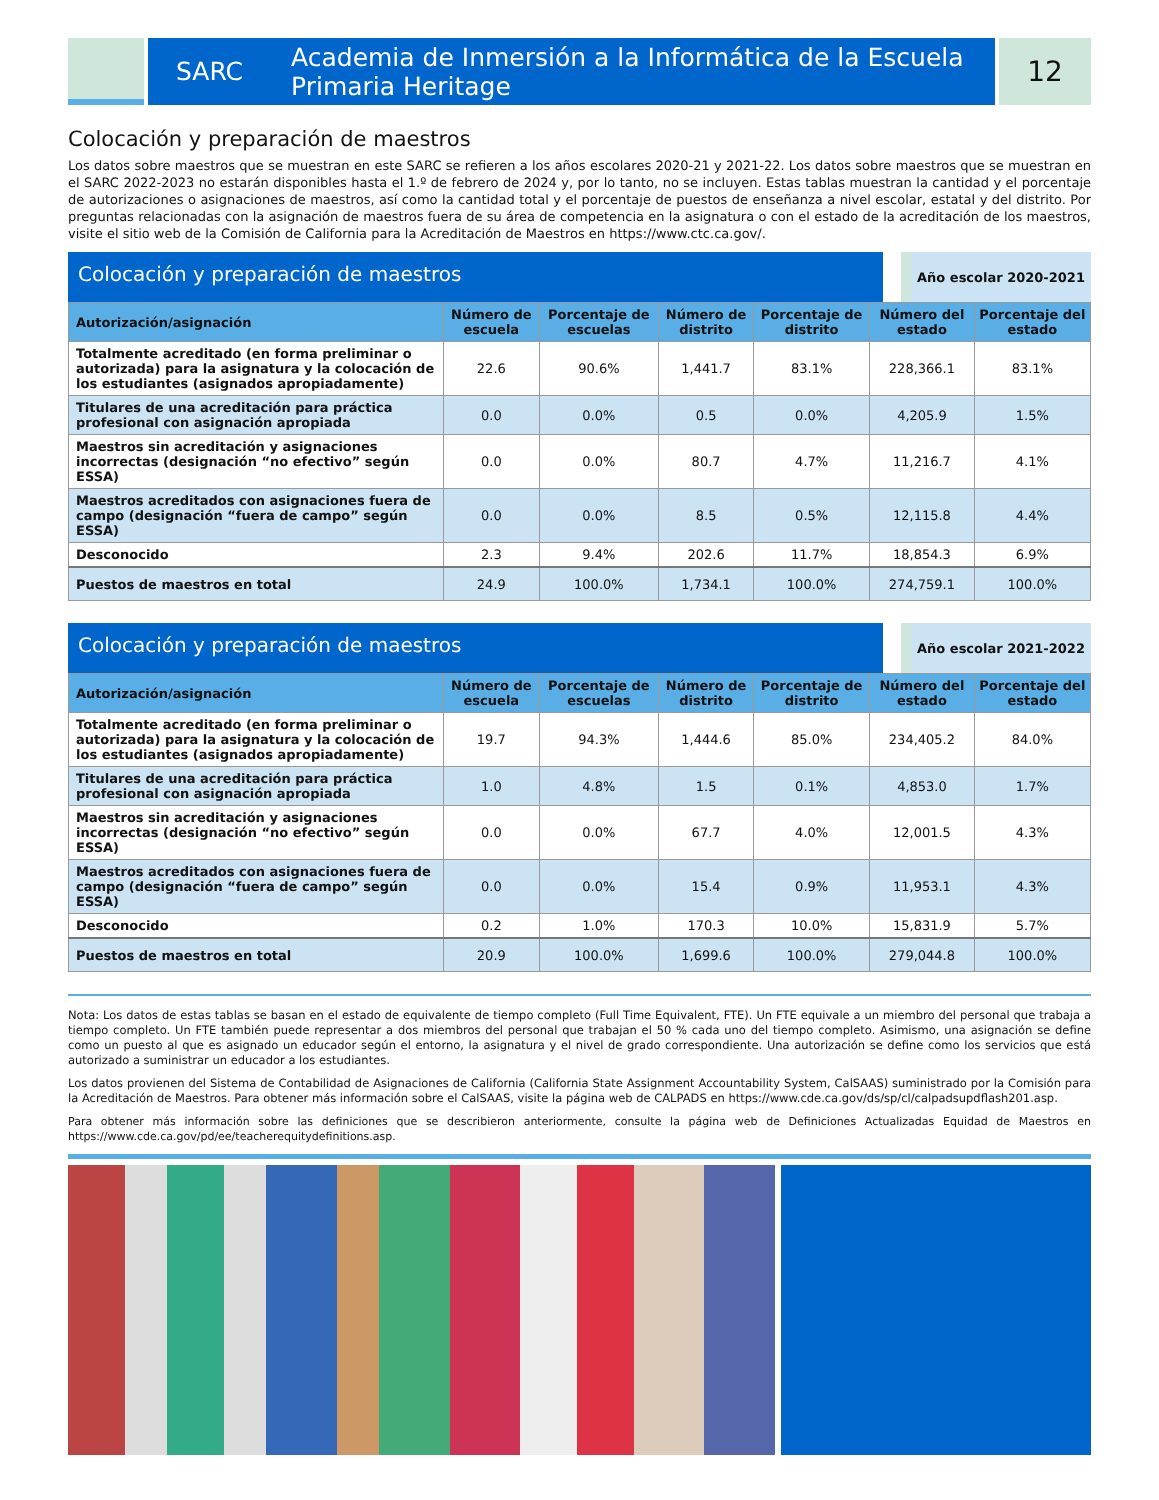SARC Academia de Inmersión a la Informática de la Escuela Primaria Heritage
12
Colocación y preparación de maestros
Los datos sobre maestros que se muestran en este SARC se refieren a los años escolares 2020-21 y 2021-22. Los datos sobre maestros que se muestran en el SARC 2022-2023 no estarán disponibles hasta el 1.º de febrero de 2024 y, por lo tanto, no se incluyen. Estas tablas muestran la cantidad y el porcentaje de autorizaciones o asignaciones de maestros, así como la cantidad total y el porcentaje de puestos de enseñanza a nivel escolar, estatal y del distrito. Por preguntas relacionadas con la asignación de maestros fuera de su área de competencia en la asignatura o con el estado de la acreditación de los maestros, visite el sitio web de la Comisión de California para la Acreditación de Maestros en https://www.ctc.ca.gov/.
Colocación y preparación de maestros
Año escolar 2020-2021
| Autorización/asignación | Número de escuela | Porcentaje de escuelas | Número de distrito | Porcentaje de distrito | Número del estado | Porcentaje del estado |
| --- | --- | --- | --- | --- | --- | --- |
| Totalmente acreditado (en forma preliminar o autorizada) para la asignatura y la colocación de los estudiantes (asignados apropiadamente) | 22.6 | 90.6% | 1,441.7 | 83.1% | 228,366.1 | 83.1% |
| Titulares de una acreditación para práctica profesional con asignación apropiada | 0.0 | 0.0% | 0.5 | 0.0% | 4,205.9 | 1.5% |
| Maestros sin acreditación y asignaciones incorrectas (designación “no efectivo” según ESSA) | 0.0 | 0.0% | 80.7 | 4.7% | 11,216.7 | 4.1% |
| Maestros acreditados con asignaciones fuera de campo (designación “fuera de campo” según ESSA) | 0.0 | 0.0% | 8.5 | 0.5% | 12,115.8 | 4.4% |
| Desconocido | 2.3 | 9.4% | 202.6 | 11.7% | 18,854.3 | 6.9% |
| Puestos de maestros en total | 24.9 | 100.0% | 1,734.1 | 100.0% | 274,759.1 | 100.0% |
Colocación y preparación de maestros
Año escolar 2021-2022
| Autorización/asignación | Número de escuela | Porcentaje de escuelas | Número de distrito | Porcentaje de distrito | Número del estado | Porcentaje del estado |
| --- | --- | --- | --- | --- | --- | --- |
| Totalmente acreditado (en forma preliminar o autorizada) para la asignatura y la colocación de los estudiantes (asignados apropiadamente) | 19.7 | 94.3% | 1,444.6 | 85.0% | 234,405.2 | 84.0% |
| Titulares de una acreditación para práctica profesional con asignación apropiada | 1.0 | 4.8% | 1.5 | 0.1% | 4,853.0 | 1.7% |
| Maestros sin acreditación y asignaciones incorrectas (designación “no efectivo” según ESSA) | 0.0 | 0.0% | 67.7 | 4.0% | 12,001.5 | 4.3% |
| Maestros acreditados con asignaciones fuera de campo (designación “fuera de campo” según ESSA) | 0.0 | 0.0% | 15.4 | 0.9% | 11,953.1 | 4.3% |
| Desconocido | 0.2 | 1.0% | 170.3 | 10.0% | 15,831.9 | 5.7% |
| Puestos de maestros en total | 20.9 | 100.0% | 1,699.6 | 100.0% | 279,044.8 | 100.0% |
Nota: Los datos de estas tablas se basan en el estado de equivalente de tiempo completo (Full Time Equivalent, FTE). Un FTE equivale a un miembro del personal que trabaja a tiempo completo. Un FTE también puede representar a dos miembros del personal que trabajan el 50 % cada uno del tiempo completo. Asimismo, una asignación se define como un puesto al que es asignado un educador según el entorno, la asignatura y el nivel de grado correspondiente. Una autorización se define como los servicios que está autorizado a suministrar un educador a los estudiantes.
Los datos provienen del Sistema de Contabilidad de Asignaciones de California (California State Assignment Accountability System, CalSAAS) suministrado por la Comisión para la Acreditación de Maestros. Para obtener más información sobre el CalSAAS, visite la página web de CALPADS en https://www.cde.ca.gov/ds/sp/cl/calpadsupdflash201.asp.
Para obtener más información sobre las definiciones que se describieron anteriormente, consulte la página web de Definiciones Actualizadas Equidad de Maestros en https://www.cde.ca.gov/pd/ee/teacherequitydefinitions.asp.